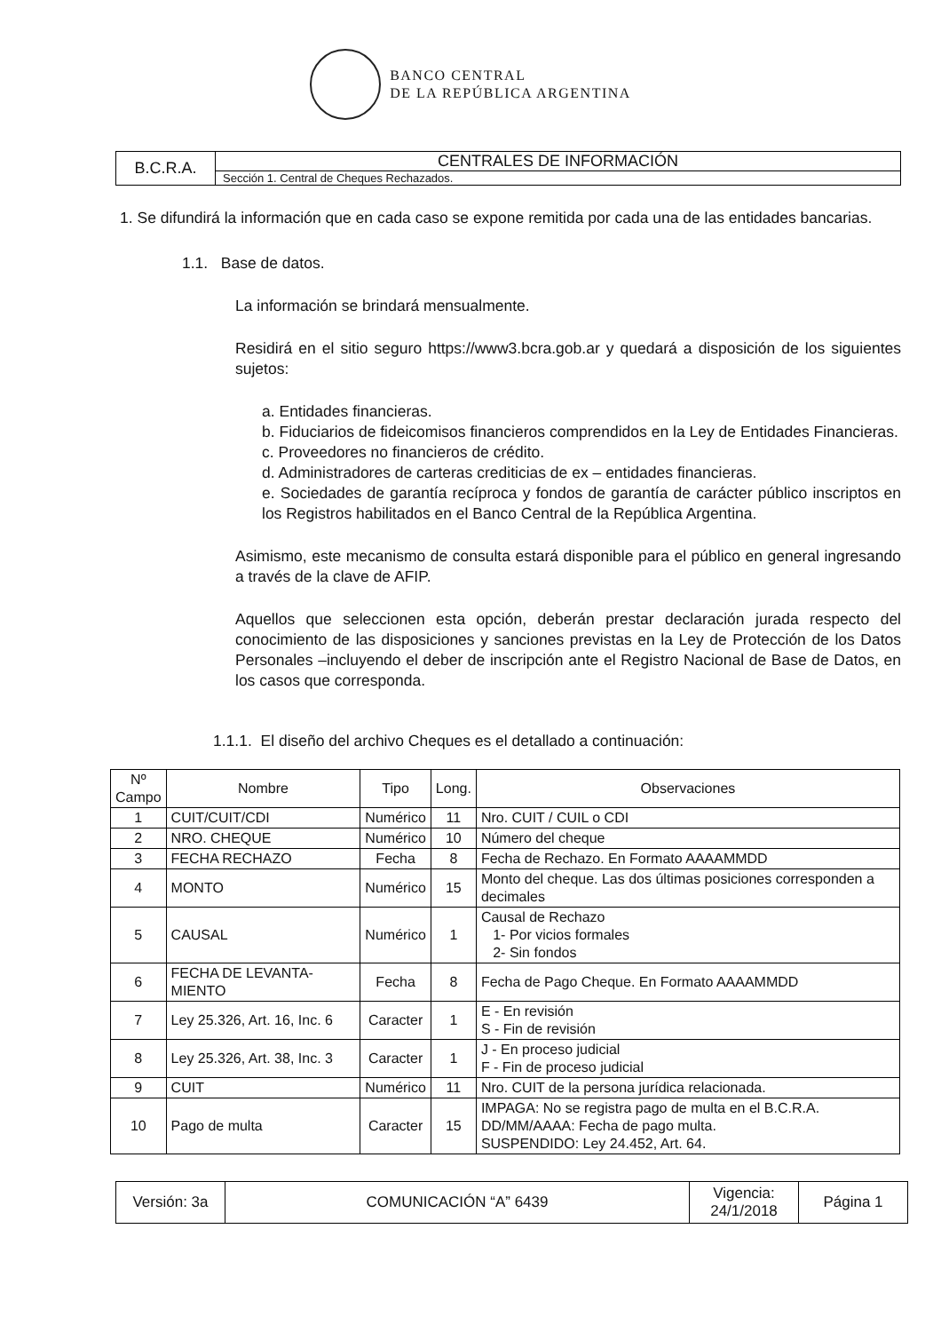BANCO CENTRAL
DE LA REPÚBLICA ARGENTINA
| B.C.R.A. | CENTRALES DE INFORMACIÓN |
| | Sección 1. Central de Cheques Rechazados. |
1. Se difundirá la información que en cada caso se expone remitida por cada una de las entidades bancarias.
1.1. Base de datos.
La información se brindará mensualmente.
Residirá en el sitio seguro https://www3.bcra.gob.ar y quedará a disposición de los siguientes sujetos:
a. Entidades financieras.
b. Fiduciarios de fideicomisos financieros comprendidos en la Ley de Entidades Financieras.
c. Proveedores no financieros de crédito.
d. Administradores de carteras crediticias de ex – entidades financieras.
e. Sociedades de garantía recíproca y fondos de garantía de carácter público inscriptos en los Registros habilitados en el Banco Central de la República Argentina.
Asimismo, este mecanismo de consulta estará disponible para el público en general ingresando a través de la clave de AFIP.
Aquellos que seleccionen esta opción, deberán prestar declaración jurada respecto del conocimiento de las disposiciones y sanciones previstas en la Ley de Protección de los Datos Personales –incluyendo el deber de inscripción ante el Registro Nacional de Base de Datos, en los casos que corresponda.
1.1.1. El diseño del archivo Cheques es el detallado a continuación:
| Nº Campo | Nombre | Tipo | Long. | Observaciones |
| --- | --- | --- | --- | --- |
| 1 | CUIT/CUIT/CDI | Numérico | 11 | Nro. CUIT / CUIL o CDI |
| 2 | NRO. CHEQUE | Numérico | 10 | Número del cheque |
| 3 | FECHA RECHAZO | Fecha | 8 | Fecha de Rechazo. En Formato AAAAMMDD |
| 4 | MONTO | Numérico | 15 | Monto del cheque. Las dos últimas posiciones corresponden a decimales |
| 5 | CAUSAL | Numérico | 1 | Causal de Rechazo 1- Por vicios formales 2- Sin fondos |
| 6 | FECHA DE LEVANTA-MIENTO | Fecha | 8 | Fecha de Pago Cheque. En Formato AAAAMMDD |
| 7 | Ley 25.326, Art. 16, Inc. 6 | Caracter | 1 | E - En revisión S - Fin de revisión |
| 8 | Ley 25.326, Art. 38, Inc. 3 | Caracter | 1 | J - En proceso judicial F - Fin de proceso judicial |
| 9 | CUIT | Numérico | 11 | Nro. CUIT de la persona jurídica relacionada. |
| 10 | Pago de multa | Caracter | 15 | IMPAGA: No se registra pago de multa en el B.C.R.A. DD/MM/AAAA: Fecha de pago multa. SUSPENDIDO: Ley 24.452, Art. 64. |
| Versión: 3a | COMUNICACIÓN “A” 6439 | Vigencia: 24/1/2018 | Página 1 |